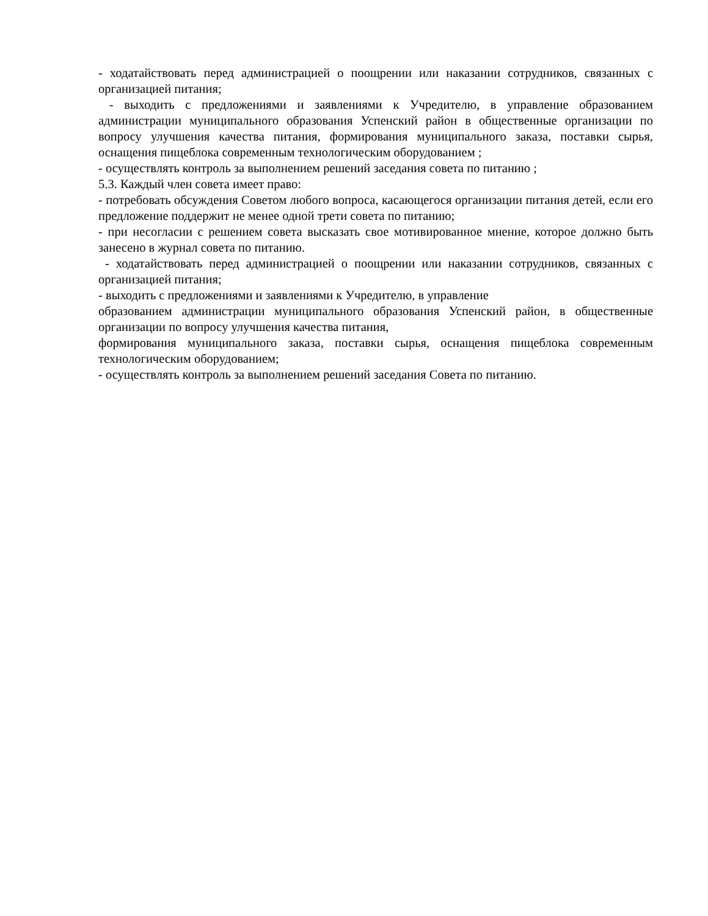- ходатайствовать перед администрацией о поощрении или наказании сотрудников, связанных с организацией питания;
- выходить с предложениями и заявлениями к Учредителю, в управление образованием администрации муниципального образования Успенский район в общественные организации по вопросу улучшения качества питания, формирования муниципального заказа, поставки сырья, оснащения пищеблока современным технологическим оборудованием ;
- осуществлять контроль за выполнением решений заседания совета по питанию ;
5.3. Каждый член совета имеет право:
- потребовать обсуждения Советом любого вопроса, касающегося организации питания детей, если его предложение поддержит не менее одной трети совета по питанию;
- при несогласии с решением совета высказать свое мотивированное мнение, которое должно быть занесено в журнал совета по питанию.
- ходатайствовать перед администрацией о поощрении или наказании сотрудников, связанных с организацией питания;
- выходить с предложениями и заявлениями к Учредителю, в управление
образованием администрации муниципального образования Успенский район, в общественные организации по вопросу улучшения качества питания,
формирования муниципального заказа, поставки сырья, оснащения пищеблока современным технологическим оборудованием;
- осуществлять контроль за выполнением решений заседания Совета по питанию.